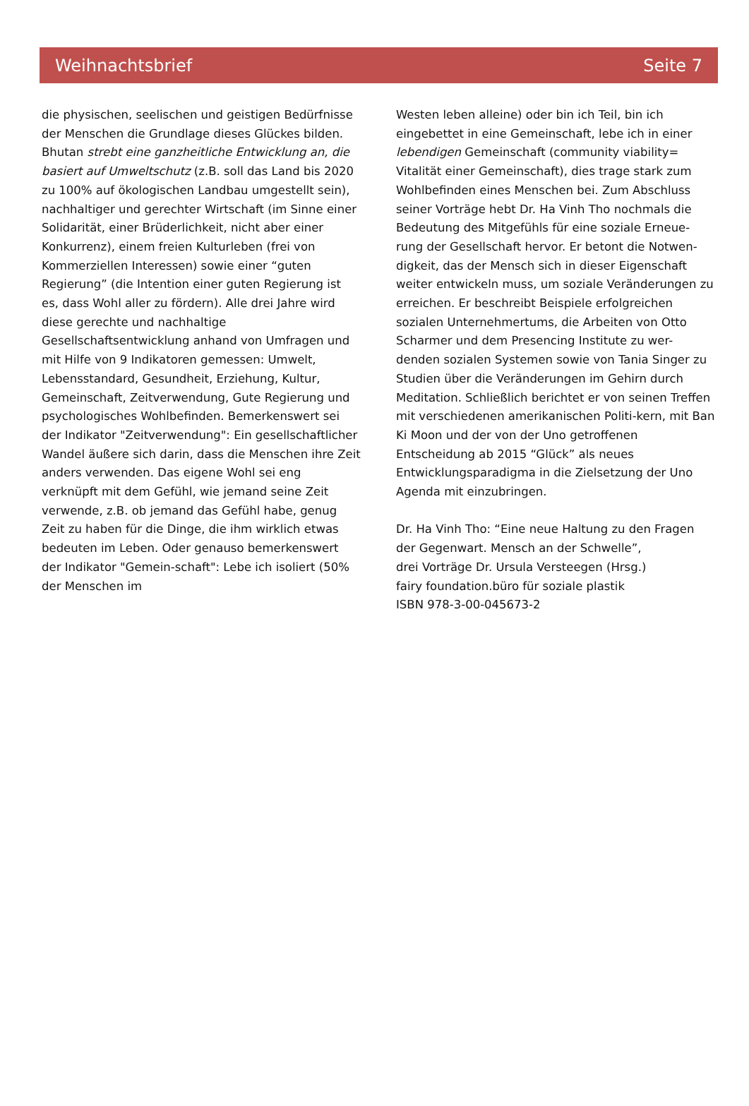Weihnachtsbrief Seite 7
die physischen, seelischen und geistigen Bedürfnisse der Menschen die Grundlage dieses Glückes bilden. Bhutan strebt eine ganzheitliche Entwicklung an, die basiert auf Umweltschutz (z.B. soll das Land bis 2020 zu 100% auf ökologischen Landbau umgestellt sein), nachhaltiger und gerechter Wirtschaft (im Sinne einer Solidarität, einer Brüderlichkeit, nicht aber einer Konkurrenz), einem freien Kulturleben (frei von Kommerziellen Interessen) sowie einer “guten Regierung” (die Intention einer guten Regierung ist es, dass Wohl aller zu fördern). Alle drei Jahre wird diese gerechte und nachhaltige Gesellschaftsentwicklung anhand von Umfragen und mit Hilfe von 9 Indikatoren gemessen: Umwelt, Lebensstandard, Gesundheit, Erziehung, Kultur, Gemeinschaft, Zeitverwendung, Gute Regierung und psychologisches Wohlbefinden. Bemerkenswert sei der Indikator "Zeitverwendung": Ein gesellschaftlicher Wandel äußere sich darin, dass die Menschen ihre Zeit anders verwenden. Das eigene Wohl sei eng verknüpft mit dem Gefühl, wie jemand seine Zeit verwende, z.B. ob jemand das Gefühl habe, genug Zeit zu haben für die Dinge, die ihm wirklich etwas bedeuten im Leben. Oder genauso bemerkenswert der Indikator "Gemein-schaft": Lebe ich isoliert (50% der Menschen im
Westen leben alleine) oder bin ich Teil, bin ich eingebettet in eine Gemeinschaft, lebe ich in einer lebendigen Gemeinschaft (community viability= Vitalität einer Gemeinschaft), dies trage stark zum Wohlbefinden eines Menschen bei. Zum Abschluss seiner Vorträge hebt Dr. Ha Vinh Tho nochmals die Bedeutung des Mitgefühls für eine soziale Erneue-rung der Gesellschaft hervor. Er betont die Notwen-digkeit, das der Mensch sich in dieser Eigenschaft weiter entwickeln muss, um soziale Veränderungen zu erreichen. Er beschreibt Beispiele erfolgreichen sozialen Unternehmertums, die Arbeiten von Otto Scharmer und dem Presencing Institute zu wer-denden sozialen Systemen sowie von Tania Singer zu Studien über die Veränderungen im Gehirn durch Meditation. Schließlich berichtet er von seinen Treffen mit verschiedenen amerikanischen Politi-kern, mit Ban Ki Moon und der von der Uno getroffenen Entscheidung ab 2015 “Glück” als neues Entwicklungsparadigma in die Zielsetzung der Uno Agenda mit einzubringen.
Dr. Ha Vinh Tho: “Eine neue Haltung zu den Fragen der Gegenwart. Mensch an der Schwelle”,
drei Vorträge Dr. Ursula Versteegen (Hrsg.)
fairy foundation.büro für soziale plastik
ISBN 978-3-00-045673-2